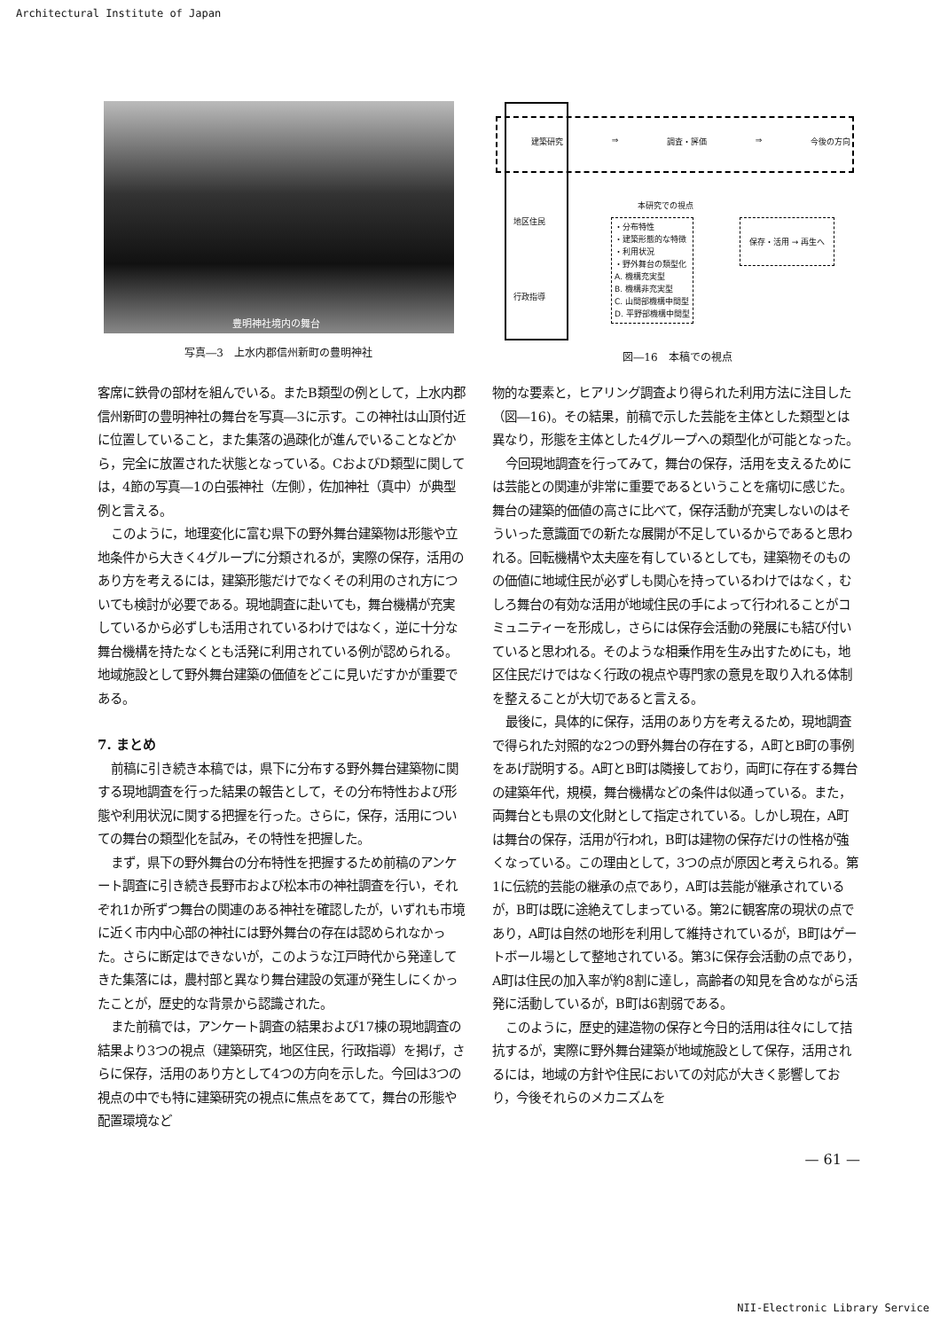Architectural Institute of Japan
豊明神社境内の舞台
写真―3　上水内郡信州新町の豊明神社
建築研究 ⇒ 調査・評価 ⇒ 今後の方向
地区住民
本研究での視点
・分布特性
・建築形態的な特徴
・利用状況
・野外舞台の類型化
A. 機構充実型
B. 機構非充実型
C. 山間部機構中間型
D. 平野部機構中間型
保存・活用 → 再生へ
行政指導
図―16　本稿での視点
客席に鉄骨の部材を組んでいる。またB類型の例として，上水内郡信州新町の豊明神社の舞台を写真―3に示す。この神社は山頂付近に位置していること，また集落の過疎化が進んでいることなどから，完全に放置された状態となっている。CおよびD類型に関しては，4節の写真―1の白張神社（左側），佐加神社（真中）が典型例と言える。
このように，地理変化に富む県下の野外舞台建築物は形態や立地条件から大きく4グループに分類されるが，実際の保存，活用のあり方を考えるには，建築形態だけでなくその利用のされ方についても検討が必要である。現地調査に赴いても，舞台機構が充実しているから必ずしも活用されているわけではなく，逆に十分な舞台機構を持たなくとも活発に利用されている例が認められる。地域施設として野外舞台建築の価値をどこに見いだすかが重要である。
7. まとめ
前稿に引き続き本稿では，県下に分布する野外舞台建築物に関する現地調査を行った結果の報告として，その分布特性および形態や利用状況に関する把握を行った。さらに，保存，活用についての舞台の類型化を試み，その特性を把握した。
まず，県下の野外舞台の分布特性を把握するため前稿のアンケート調査に引き続き長野市および松本市の神社調査を行い，それぞれ1か所ずつ舞台の関連のある神社を確認したが，いずれも市境に近く市内中心部の神社には野外舞台の存在は認められなかった。さらに断定はできないが，このような江戸時代から発達してきた集落には，農村部と異なり舞台建設の気運が発生しにくかったことが，歴史的な背景から認識された。
また前稿では，アンケート調査の結果および17棟の現地調査の結果より3つの視点（建築研究，地区住民，行政指導）を掲げ，さらに保存，活用のあり方として4つの方向を示した。今回は3つの視点の中でも特に建築研究の視点に焦点をあてて，舞台の形態や配置環境など
物的な要素と，ヒアリング調査より得られた利用方法に注目した（図―16)。その結果，前稿で示した芸能を主体とした類型とは異なり，形態を主体とした4グループへの類型化が可能となった。
今回現地調査を行ってみて，舞台の保存，活用を支えるためには芸能との関連が非常に重要であるということを痛切に感じた。舞台の建築的価値の高さに比べて，保存活動が充実しないのはそういった意識面での新たな展開が不足しているからであると思われる。回転機構や太夫座を有しているとしても，建築物そのものの価値に地域住民が必ずしも関心を持っているわけではなく，むしろ舞台の有効な活用が地域住民の手によって行われることがコミュニティーを形成し，さらには保存会活動の発展にも結び付いていると思われる。そのような相乗作用を生み出すためにも，地区住民だけではなく行政の視点や専門家の意見を取り入れる体制を整えることが大切であると言える。
最後に，具体的に保存，活用のあり方を考えるため，現地調査で得られた対照的な2つの野外舞台の存在する，A町とB町の事例をあげ説明する。A町とB町は隣接しており，両町に存在する舞台の建築年代，規模，舞台機構などの条件は似通っている。また，両舞台とも県の文化財として指定されている。しかし現在，A町は舞台の保存，活用が行われ，B町は建物の保存だけの性格が強くなっている。この理由として，3つの点が原因と考えられる。第1に伝統的芸能の継承の点であり，A町は芸能が継承されているが，B町は既に途絶えてしまっている。第2に観客席の現状の点であり，A町は自然の地形を利用して維持されているが，B町はゲートボール場として整地されている。第3に保存会活動の点であり，A町は住民の加入率が約8割に達し，高齢者の知見を含めながら活発に活動しているが，B町は6割弱である。
このように，歴史的建造物の保存と今日的活用は往々にして拮抗するが，実際に野外舞台建築が地域施設として保存，活用されるには，地域の方針や住民においての対応が大きく影響しており，今後それらのメカニズムを
— 61 —
NII-Electronic Library Service